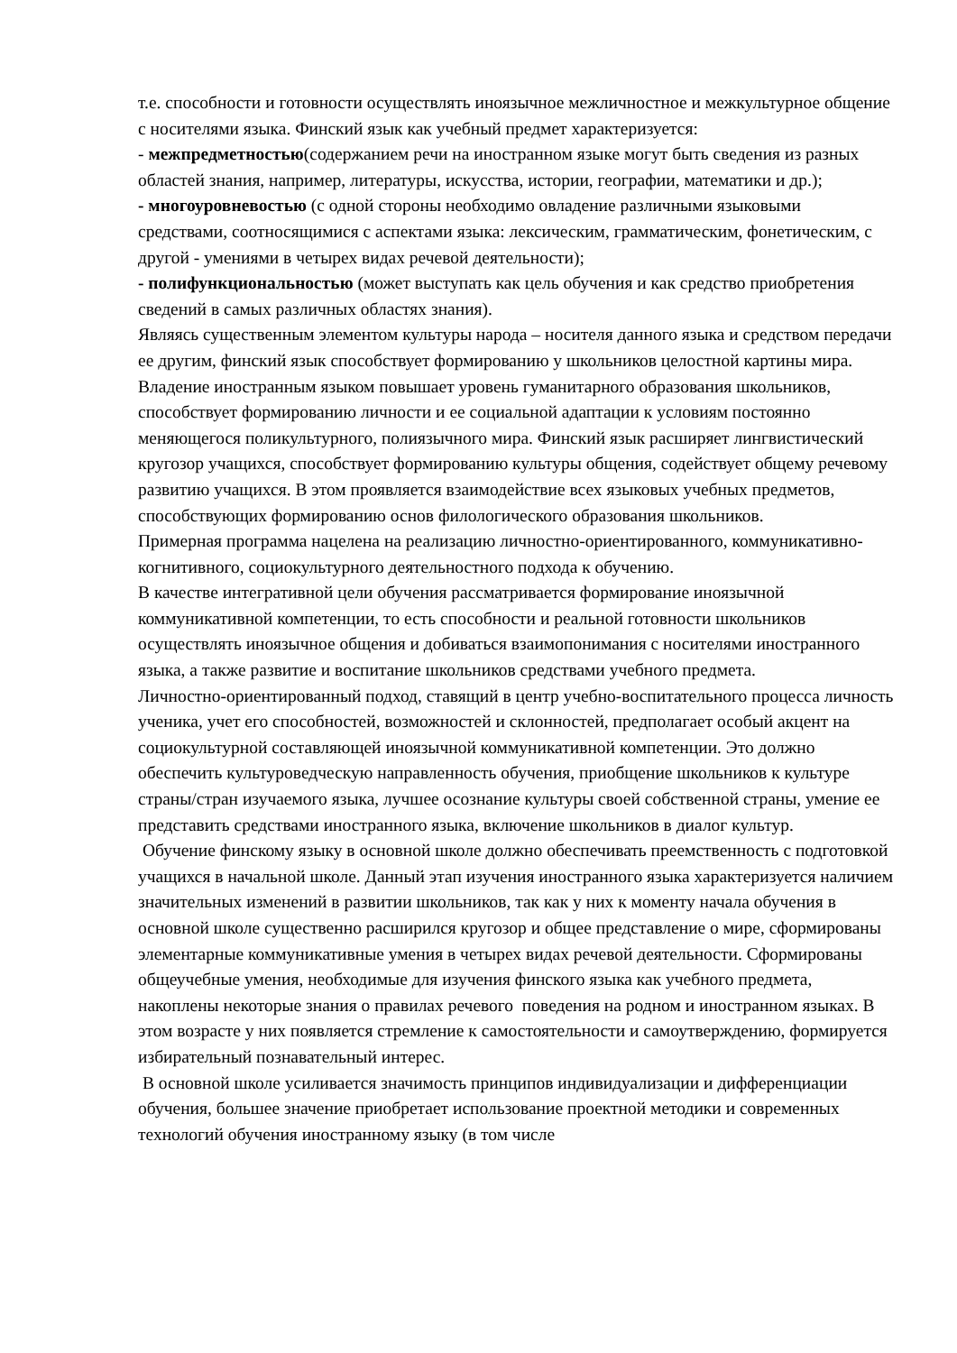т.е. способности и готовности осуществлять иноязычное межличностное и межкультурное общение с носителями языка. Финский язык как учебный предмет характеризуется:
- межпредметностью(содержанием речи на иностранном языке могут быть сведения из разных областей знания, например, литературы, искусства, истории, географии, математики и др.);
- многоуровневостью (с одной стороны необходимо овладение различными языковыми средствами, соотносящимися с аспектами языка: лексическим, грамматическим, фонетическим, с другой - умениями в четырех видах речевой деятельности);
- полифункциональностью (может выступать как цель обучения и как средство приобретения сведений в самых различных областях знания).
Являясь существенным элементом культуры народа – носителя данного языка и средством передачи ее другим, финский язык способствует формированию у школьников целостной картины мира. Владение иностранным языком повышает уровень гуманитарного образования школьников, способствует формированию личности и ее социальной адаптации к условиям постоянно меняющегося поликультурного, полиязычного мира. Финский язык расширяет лингвистический кругозор учащихся, способствует формированию культуры общения, содействует общему речевому развитию учащихся. В этом проявляется взаимодействие всех языковых учебных предметов, способствующих формированию основ филологического образования школьников.
Примерная программа нацелена на реализацию личностно-ориентированного, коммуникативно-когнитивного, социокультурного деятельностного подхода к обучению.
В качестве интегративной цели обучения рассматривается формирование иноязычной коммуникативной компетенции, то есть способности и реальной готовности школьников осуществлять иноязычное общения и добиваться взаимопонимания с носителями иностранного языка, а также развитие и воспитание школьников средствами учебного предмета.
Личностно-ориентированный подход, ставящий в центр учебно-воспитательного процесса личность ученика, учет его способностей, возможностей и склонностей, предполагает особый акцент на социокультурной составляющей иноязычной коммуникативной компетенции. Это должно обеспечить культуроведческую направленность обучения, приобщение школьников к культуре страны/стран изучаемого языка, лучшее осознание культуры своей собственной страны, умение ее представить средствами иностранного языка, включение школьников в диалог культур.
Обучение финскому языку в основной школе должно обеспечивать преемственность с подготовкой учащихся в начальной школе. Данный этап изучения иностранного языка характеризуется наличием значительных изменений в развитии школьников, так как у них к моменту начала обучения в основной школе существенно расширился кругозор и общее представление о мире, сформированы элементарные коммуникативные умения в четырех видах речевой деятельности. Сформированы общеучебные умения, необходимые для изучения финского языка как учебного предмета, накоплены некоторые знания о правилах речевого поведения на родном и иностранном языках. В этом возрасте у них появляется стремление к самостоятельности и самоутверждению, формируется избирательный познавательный интерес.
В основной школе усиливается значимость принципов индивидуализации и дифференциации обучения, большее значение приобретает использование проектной методики и современных технологий обучения иностранному языку (в том числе